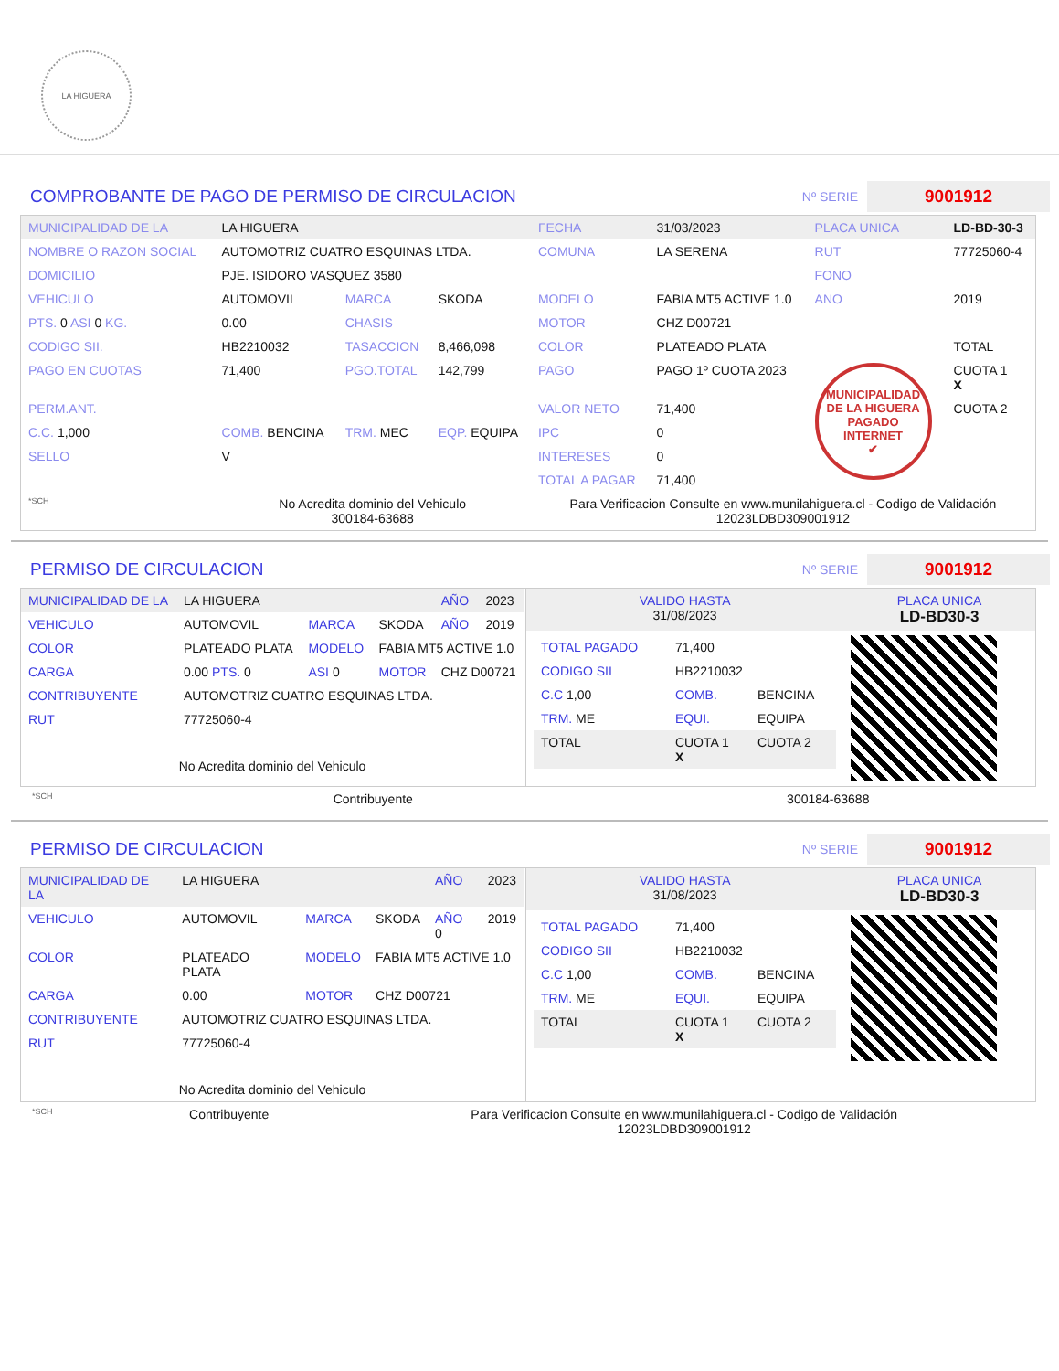LA HIGUERA
COMPROBANTE DE PAGO DE PERMISO DE CIRCULACION Nº SERIE 9001912
| MUNICIPALIDAD DE LA | LA HIGUERA | | | FECHA | 31/03/2023 | PLACA UNICA | LD-BD-30-3 |
| NOMBRE O RAZON SOCIAL | AUTOMOTRIZ CUATRO ESQUINAS LTDA. | | | COMUNA | LA SERENA | RUT | 77725060-4 |
| DOMICILIO | PJE. ISIDORO VASQUEZ 3580 | | | | | FONO | |
| VEHICULO | AUTOMOVIL | MARCA | SKODA | MODELO | FABIA MT5 ACTIVE 1.0 | ANO | 2019 |
| PTS. 0 ASI 0 KG. | 0.00 | CHASIS | | MOTOR | CHZ D00721 | | |
| CODIGO SII. | HB2210032 | TASACCION | 8,466,098 | COLOR | PLATEADO PLATA | | TOTAL |
| PAGO EN CUOTAS | 71,400 | PGO.TOTAL | 142,799 | PAGO | PAGO 1º CUOTA 2023 | MUNICIPALIDAD DE LA HIGUERA PAGADO INTERNET ✔ | CUOTA 1 X |
| PERM.ANT. | | | | VALOR NETO | 71,400 | | CUOTA 2 |
| C.C. 1,000 | COMB. BENCINA | TRM. MEC | EQP. EQUIPA | IPC | 0 | | |
| SELLO | V | | | INTERESES | 0 | | |
| | | | | TOTAL A PAGAR | 71,400 | | |
| *SCH | No Acredita dominio del Vehiculo 300184-63688 | | | Para Verificacion Consulte en www.munilahiguera.cl - Codigo de Validación 12023LDBD309001912 | | | |
PERMISO DE CIRCULACION Nº SERIE 9001912
| MUNICIPALIDAD DE LA | LA HIGUERA | | | AÑO | 2023 |
| VEHICULO | AUTOMOVIL | MARCA | SKODA | AÑO | 2019 |
| COLOR | PLATEADO PLATA | MODELO | FABIA MT5 ACTIVE 1.0 | | |
| CARGA | 0.00 PTS. 0 | ASI 0 | MOTOR | CHZ D00721 | |
| CONTRIBUYENTE | AUTOMOTRIZ CUATRO ESQUINAS LTDA. | | | | |
| RUT | 77725060-4 | | | | |
| No Acredita dominio del Vehiculo | | | | | |
| VALIDO HASTA 31/08/2023 | PLACA UNICA LD-BD30-3 |
| / TOTAL PAGADO / 71,400 / / / CODIGO SII / HB2210032 / / / C.C 1,00 / COMB. / BENCINA / / TRM. ME / EQUI. / EQUIPA / / TOTAL / CUOTA 1 X / CUOTA 2 / | |
| *SCH | Contribuyente | 300184-63688 |
PERMISO DE CIRCULACION Nº SERIE 9001912
| MUNICIPALIDAD DE LA | LA HIGUERA | | | AÑO | 2023 |
| VEHICULO | AUTOMOVIL | MARCA | SKODA | AÑO 0 | 2019 |
| COLOR | PLATEADO PLATA | MODELO | FABIA MT5 ACTIVE 1.0 | | |
| CARGA | 0.00 | MOTOR | CHZ D00721 | | |
| CONTRIBUYENTE | AUTOMOTRIZ CUATRO ESQUINAS LTDA. | | | | |
| RUT | 77725060-4 | | | | |
| No Acredita dominio del Vehiculo | | | | | |
| VALIDO HASTA 31/08/2023 | PLACA UNICA LD-BD30-3 |
| / TOTAL PAGADO / 71,400 / / / CODIGO SII / HB2210032 / / / C.C 1,00 / COMB. / BENCINA / / TRM. ME / EQUI. / EQUIPA / / TOTAL / CUOTA 1 X / CUOTA 2 / | |
| *SCH | Contribuyente | Para Verificacion Consulte en www.munilahiguera.cl - Codigo de Validación 12023LDBD309001912 |